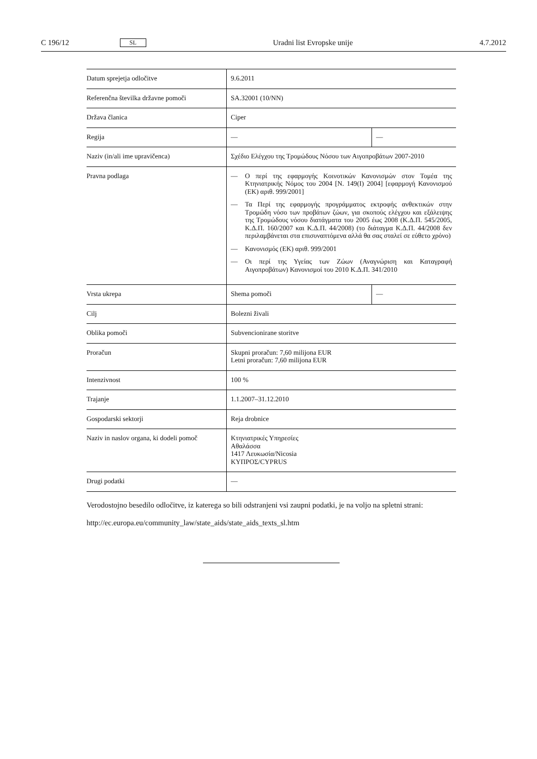C 196/12 SL Uradni list Evropske unije 4.7.2012
| Datum sprejetja odločitve | 9.6.2011 | |
| Referenčna številka državne pomoči | SA.32001 (10/NN) | |
| Država članica | Ciper | |
| Regija | — | — |
| Naziv (in/ali ime upravičenca) | Σχέδιο Ελέγχου της Τρομώδους Νόσου των Αιγοπροβάτων 2007-2010 | |
| Pravna podlaga | — Ο περί της εφαρμογής Κοινοτικών Κανονισμών στον Τομέα της Κτηνιατρικής Νόμος του 2004 [Ν. 149(Ι) 2004] [εφαρμογή Κανονισμού (ΕΚ) αριθ. 999/2001] — Τα Περί της εφαρμογής προγράμματος εκτροφής ανθεκτικών στην Τρομώδη νόσο των προβάτων ζώων, για σκοπούς ελέγχου και εξάλειψης της Τρομώδους νόσου διατάγματα του 2005 έως 2008 (Κ.Δ.Π. 545/2005, Κ.Δ.Π. 160/2007 και Κ.Δ.Π. 44/2008) (το διάταγμα Κ.Δ.Π. 44/2008 δεν περιλαμβάνεται στα επισυναπτόμενα αλλά θα σας σταλεί σε εύθετο χρόνο) — Κανονισμός (ΕΚ) αριθ. 999/2001 — Οι περί της Υγείας των Ζώων (Αναγνώριση και Καταγραφή Αιγοπροβάτων) Κανονισμοί του 2010 Κ.Δ.Π. 341/2010 | |
| Vrsta ukrepa | Shema pomoči | — |
| Cilj | Bolezni živali | |
| Oblika pomoči | Subvencionirane storitve | |
| Proračun | Skupni proračun: 7,60 milijona EUR Letni proračun: 7,60 milijona EUR | |
| Intenzivnost | 100 % | |
| Trajanje | 1.1.2007–31.12.2010 | |
| Gospodarski sektorji | Reja drobnice | |
| Naziv in naslov organa, ki dodeli pomoč | Κτηνιατρικές Υπηρεσίες Αθαλάσσα 1417 Λευκωσία/Nicosia ΚΥΠΡΟΣ/CYPRUS | |
| Drugi podatki | — | |
Verodostojno besedilo odločitve, iz katerega so bili odstranjeni vsi zaupni podatki, je na voljo na spletni strani:
http://ec.europa.eu/community_law/state_aids/state_aids_texts_sl.htm